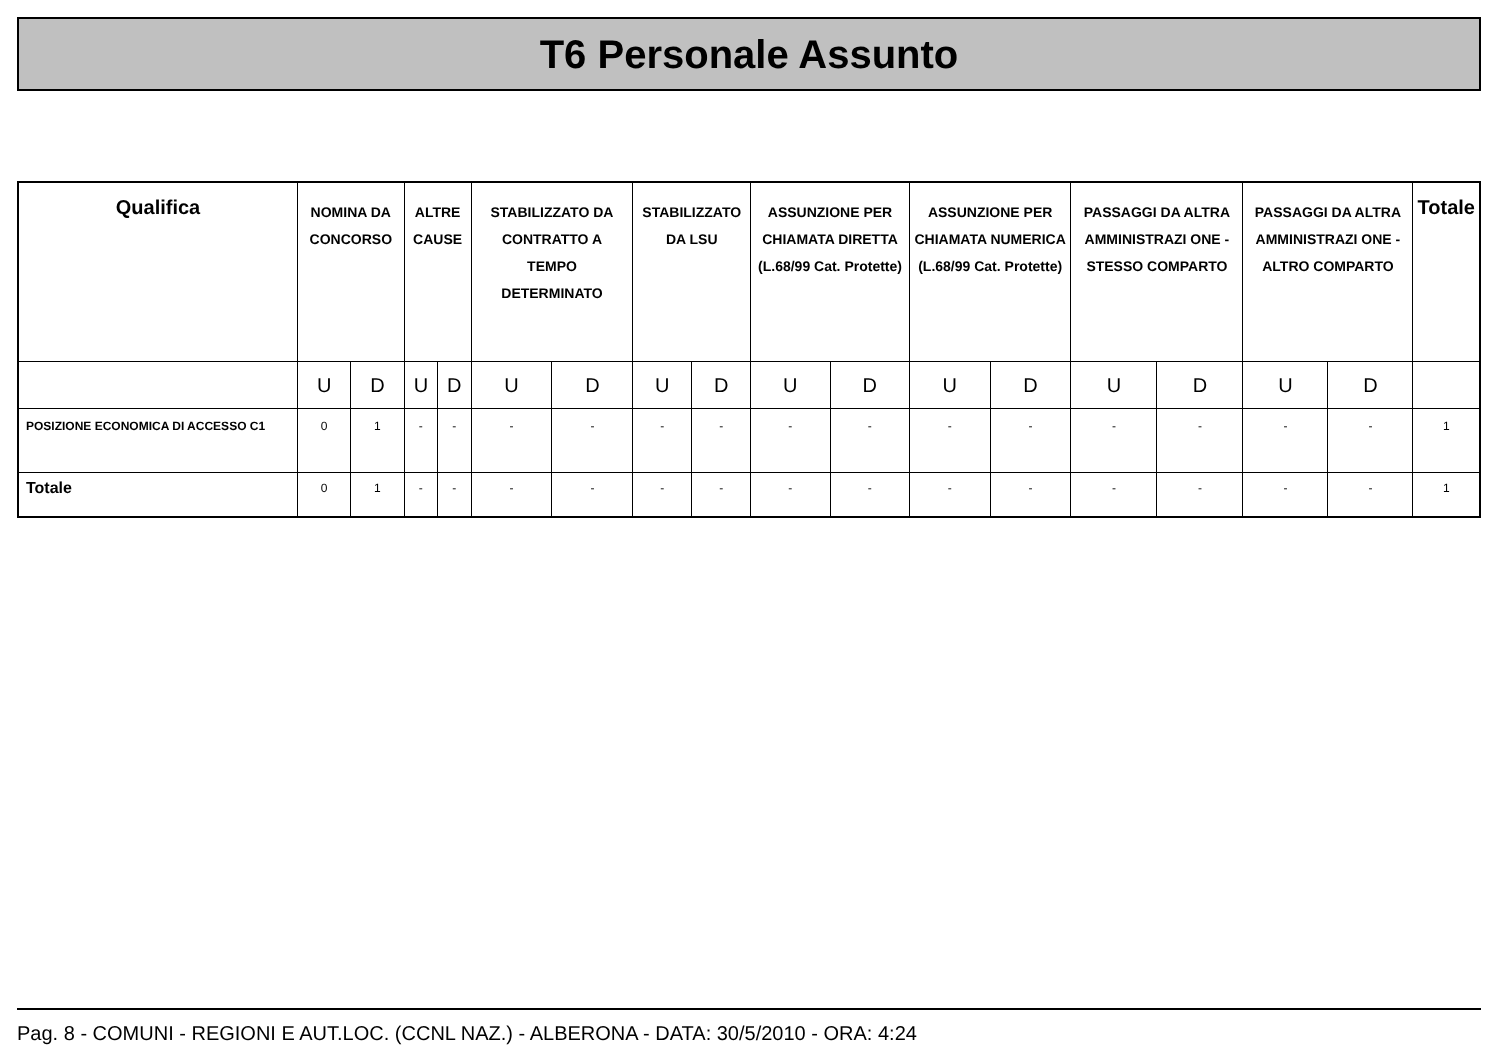T6 Personale Assunto
| Qualifica | NOMINA DA CONCORSO | | ALTRE CAUSE | | STABILIZZATO DA CONTRATTO A TEMPO DETERMINATO | | STABILIZZATO DA LSU | | ASSUNZIONE PER CHIAMATA DIRETTA (L.68/99 Cat. Protette) | | ASSUNZIONE PER CHIAMATA NUMERICA (L.68/99 Cat. Protette) | | PASSAGGI DA ALTRA AMMINISTRAZI ONE - STESSO COMPARTO | | PASSAGGI DA ALTRA AMMINISTRAZI ONE - ALTRO COMPARTO | | Totale |
| --- | --- | --- | --- | --- | --- | --- | --- | --- | --- | --- | --- | --- | --- | --- | --- | --- | --- |
| | U | D | U | D | U | D | U | D | U | D | U | D | U | D | U | D | |
| POSIZIONE ECONOMICA DI ACCESSO C1 | 0 | 1 | - | - | - | - | - | - | - | - | - | - | - | - | - | - | 1 |
| Totale | 0 | 1 | - | - | - | - | - | - | - | - | - | - | - | - | - | - | 1 |
Pag. 8 - COMUNI - REGIONI E AUT.LOC. (CCNL NAZ.) - ALBERONA - DATA: 30/5/2010 - ORA: 4:24